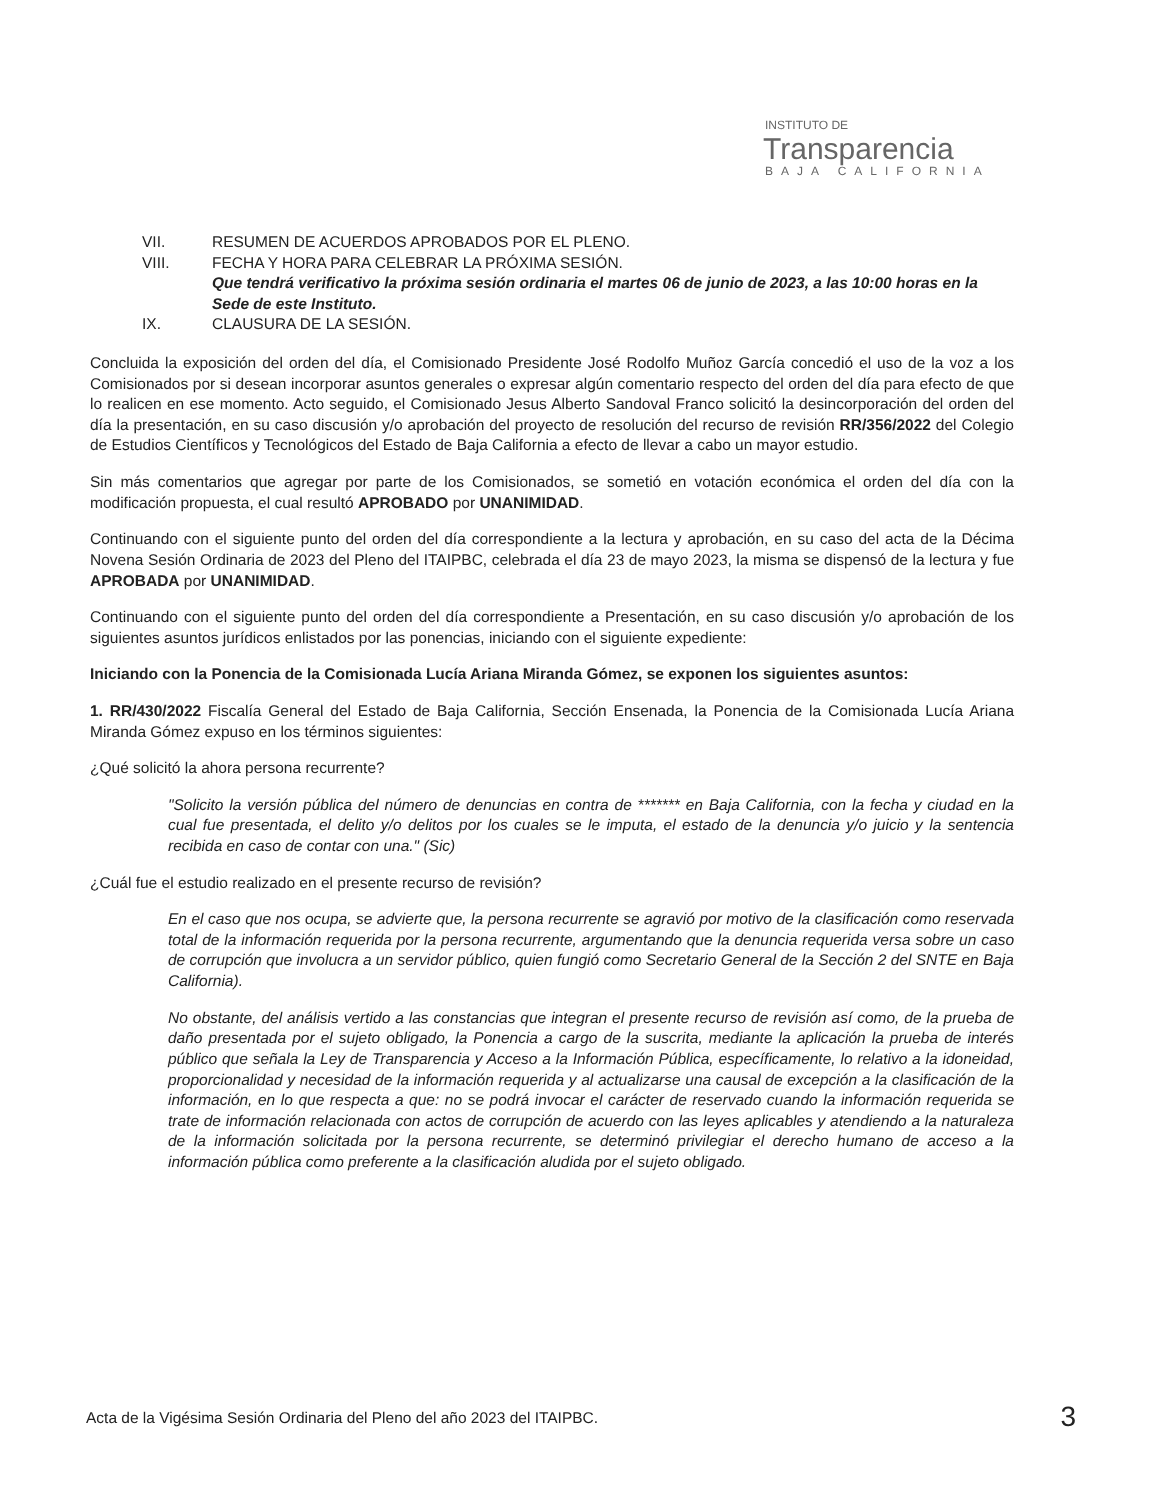INSTITUTO DE
Transparencia
BAJA CALIFORNIA
VII. RESUMEN DE ACUERDOS APROBADOS POR EL PLENO.
VIII. FECHA Y HORA PARA CELEBRAR LA PRÓXIMA SESIÓN.
Que tendrá verificativo la próxima sesión ordinaria el martes 06 de junio de 2023, a las 10:00 horas en la Sede de este Instituto.
IX. CLAUSURA DE LA SESIÓN.
Concluida la exposición del orden del día, el Comisionado Presidente José Rodolfo Muñoz García concedió el uso de la voz a los Comisionados por si desean incorporar asuntos generales o expresar algún comentario respecto del orden del día para efecto de que lo realicen en ese momento. Acto seguido, el Comisionado Jesus Alberto Sandoval Franco solicitó la desincorporación del orden del día la presentación, en su caso discusión y/o aprobación del proyecto de resolución del recurso de revisión RR/356/2022 del Colegio de Estudios Científicos y Tecnológicos del Estado de Baja California a efecto de llevar a cabo un mayor estudio.
Sin más comentarios que agregar por parte de los Comisionados, se sometió en votación económica el orden del día con la modificación propuesta, el cual resultó APROBADO por UNANIMIDAD.
Continuando con el siguiente punto del orden del día correspondiente a la lectura y aprobación, en su caso del acta de la Décima Novena Sesión Ordinaria de 2023 del Pleno del ITAIPBC, celebrada el día 23 de mayo 2023, la misma se dispensó de la lectura y fue APROBADA por UNANIMIDAD.
Continuando con el siguiente punto del orden del día correspondiente a Presentación, en su caso discusión y/o aprobación de los siguientes asuntos jurídicos enlistados por las ponencias, iniciando con el siguiente expediente:
Iniciando con la Ponencia de la Comisionada Lucía Ariana Miranda Gómez, se exponen los siguientes asuntos:
1. RR/430/2022 Fiscalía General del Estado de Baja California, Sección Ensenada, la Ponencia de la Comisionada Lucía Ariana Miranda Gómez expuso en los términos siguientes:
¿Qué solicitó la ahora persona recurrente?
"Solicito la versión pública del número de denuncias en contra de ******* en Baja California, con la fecha y ciudad en la cual fue presentada, el delito y/o delitos por los cuales se le imputa, el estado de la denuncia y/o juicio y la sentencia recibida en caso de contar con una." (Sic)
¿Cuál fue el estudio realizado en el presente recurso de revisión?
En el caso que nos ocupa, se advierte que, la persona recurrente se agravió por motivo de la clasificación como reservada total de la información requerida por la persona recurrente, argumentando que la denuncia requerida versa sobre un caso de corrupción que involucra a un servidor público, quien fungió como Secretario General de la Sección 2 del SNTE en Baja California).
No obstante, del análisis vertido a las constancias que integran el presente recurso de revisión así como, de la prueba de daño presentada por el sujeto obligado, la Ponencia a cargo de la suscrita, mediante la aplicación la prueba de interés público que señala la Ley de Transparencia y Acceso a la Información Pública, específicamente, lo relativo a la idoneidad, proporcionalidad y necesidad de la información requerida y al actualizarse una causal de excepción a la clasificación de la información, en lo que respecta a que: no se podrá invocar el carácter de reservado cuando la información requerida se trate de información relacionada con actos de corrupción de acuerdo con las leyes aplicables y atendiendo a la naturaleza de la información solicitada por la persona recurrente, se determinó privilegiar el derecho humano de acceso a la información pública como preferente a la clasificación aludida por el sujeto obligado.
Acta de la Vigésima Sesión Ordinaria del Pleno del año 2023 del ITAIPBC. 3